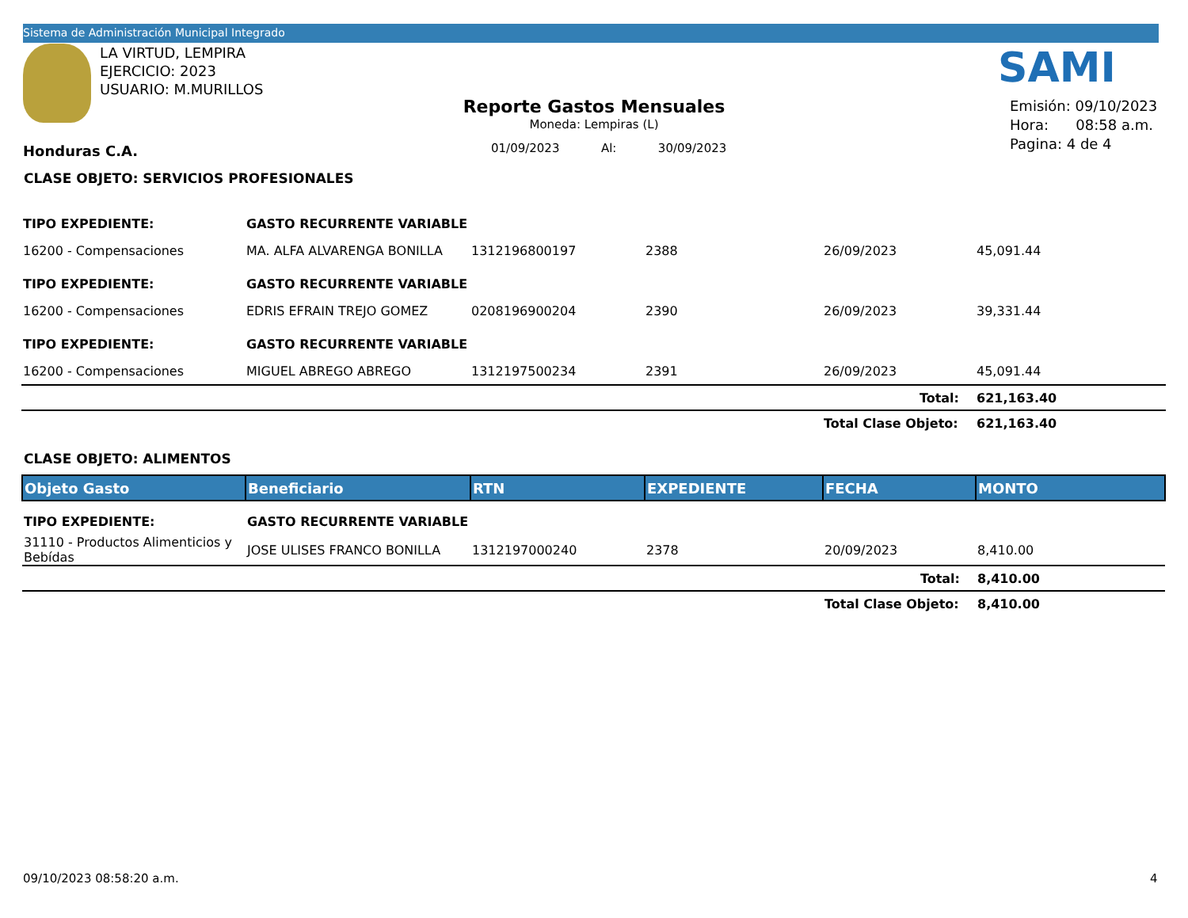Sistema de Administración Municipal Integrado
LA VIRTUD, LEMPIRA
EJERCICIO: 2023
USUARIO: M.MURILLOS
SAMI
Reporte Gastos Mensuales
Moneda: Lempiras (L)
01/09/2023 Al: 30/09/2023
Emisión: 09/10/2023
Hora: 08:58 a.m.
Pagina: 4 de 4
Honduras C.A.
CLASE OBJETO: SERVICIOS PROFESIONALES
| TIPO EXPEDIENTE: | GASTO RECURRENTE VARIABLE | | | | |
| 16200 - Compensaciones | MA. ALFA ALVARENGA BONILLA | 1312196800197 | 2388 | 26/09/2023 | 45,091.44 |
| TIPO EXPEDIENTE: | GASTO RECURRENTE VARIABLE | | | | |
| 16200 - Compensaciones | EDRIS EFRAIN TREJO GOMEZ | 0208196900204 | 2390 | 26/09/2023 | 39,331.44 |
| TIPO EXPEDIENTE: | GASTO RECURRENTE VARIABLE | | | | |
| 16200 - Compensaciones | MIGUEL ABREGO ABREGO | 1312197500234 | 2391 | 26/09/2023 | 45,091.44 |
| | | | | Total: | 621,163.40 |
| | | | | Total Clase Objeto: | 621,163.40 |
CLASE OBJETO: ALIMENTOS
| Objeto Gasto | Beneficiario | RTN | EXPEDIENTE | FECHA | MONTO |
| --- | --- | --- | --- | --- | --- |
| TIPO EXPEDIENTE: | GASTO RECURRENTE VARIABLE | | | | |
| 31110 - Productos Alimenticios y Bebídas | JOSE ULISES FRANCO BONILLA | 1312197000240 | 2378 | 20/09/2023 | 8,410.00 |
| | | | | Total: | 8,410.00 |
| | | | | Total Clase Objeto: | 8,410.00 |
09/10/2023 08:58:20 a.m. 4